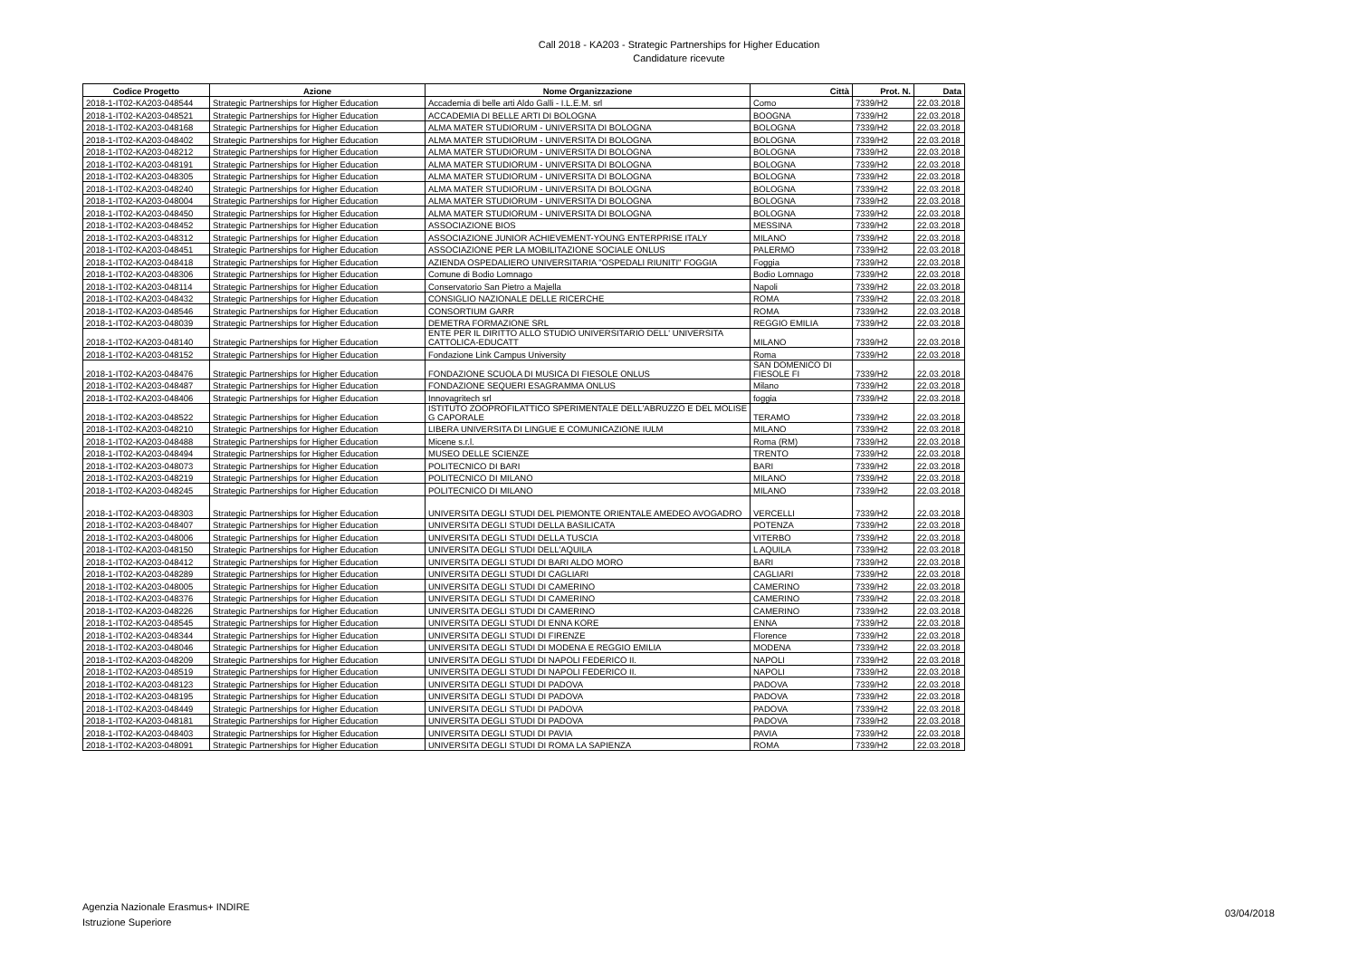Call 2018 - KA203 - Strategic Partnerships for Higher Education
Candidature ricevute
| Codice Progetto | Azione | Nome Organizzazione | Città | Prot. N. | Data |
| --- | --- | --- | --- | --- | --- |
| 2018-1-IT02-KA203-048544 | Strategic Partnerships for Higher Education | Accademia di belle arti Aldo Galli - I.L.E.M. srl | Como | 7339/H2 | 22.03.2018 |
| 2018-1-IT02-KA203-048521 | Strategic Partnerships for Higher Education | ACCADEMIA DI BELLE ARTI DI BOLOGNA | BOOGNA | 7339/H2 | 22.03.2018 |
| 2018-1-IT02-KA203-048168 | Strategic Partnerships for Higher Education | ALMA MATER STUDIORUM - UNIVERSITA DI BOLOGNA | BOLOGNA | 7339/H2 | 22.03.2018 |
| 2018-1-IT02-KA203-048402 | Strategic Partnerships for Higher Education | ALMA MATER STUDIORUM - UNIVERSITA DI BOLOGNA | BOLOGNA | 7339/H2 | 22.03.2018 |
| 2018-1-IT02-KA203-048212 | Strategic Partnerships for Higher Education | ALMA MATER STUDIORUM - UNIVERSITA DI BOLOGNA | BOLOGNA | 7339/H2 | 22.03.2018 |
| 2018-1-IT02-KA203-048191 | Strategic Partnerships for Higher Education | ALMA MATER STUDIORUM - UNIVERSITA DI BOLOGNA | BOLOGNA | 7339/H2 | 22.03.2018 |
| 2018-1-IT02-KA203-048305 | Strategic Partnerships for Higher Education | ALMA MATER STUDIORUM - UNIVERSITA DI BOLOGNA | BOLOGNA | 7339/H2 | 22.03.2018 |
| 2018-1-IT02-KA203-048240 | Strategic Partnerships for Higher Education | ALMA MATER STUDIORUM - UNIVERSITA DI BOLOGNA | BOLOGNA | 7339/H2 | 22.03.2018 |
| 2018-1-IT02-KA203-048004 | Strategic Partnerships for Higher Education | ALMA MATER STUDIORUM - UNIVERSITA DI BOLOGNA | BOLOGNA | 7339/H2 | 22.03.2018 |
| 2018-1-IT02-KA203-048450 | Strategic Partnerships for Higher Education | ALMA MATER STUDIORUM - UNIVERSITA DI BOLOGNA | BOLOGNA | 7339/H2 | 22.03.2018 |
| 2018-1-IT02-KA203-048452 | Strategic Partnerships for Higher Education | ASSOCIAZIONE BIOS | MESSINA | 7339/H2 | 22.03.2018 |
| 2018-1-IT02-KA203-048312 | Strategic Partnerships for Higher Education | ASSOCIAZIONE JUNIOR ACHIEVEMENT-YOUNG ENTERPRISE ITALY | MILANO | 7339/H2 | 22.03.2018 |
| 2018-1-IT02-KA203-048451 | Strategic Partnerships for Higher Education | ASSOCIAZIONE PER LA MOBILITAZIONE SOCIALE ONLUS | PALERMO | 7339/H2 | 22.03.2018 |
| 2018-1-IT02-KA203-048418 | Strategic Partnerships for Higher Education | AZIENDA OSPEDALIERO UNIVERSITARIA "OSPEDALI RIUNITI" FOGGIA | Foggia | 7339/H2 | 22.03.2018 |
| 2018-1-IT02-KA203-048306 | Strategic Partnerships for Higher Education | Comune di Bodio Lomnago | Bodio Lomnago | 7339/H2 | 22.03.2018 |
| 2018-1-IT02-KA203-048114 | Strategic Partnerships for Higher Education | Conservatorio San Pietro a Majella | Napoli | 7339/H2 | 22.03.2018 |
| 2018-1-IT02-KA203-048432 | Strategic Partnerships for Higher Education | CONSIGLIO NAZIONALE DELLE RICERCHE | ROMA | 7339/H2 | 22.03.2018 |
| 2018-1-IT02-KA203-048546 | Strategic Partnerships for Higher Education | CONSORTIUM GARR | ROMA | 7339/H2 | 22.03.2018 |
| 2018-1-IT02-KA203-048039 | Strategic Partnerships for Higher Education | DEMETRA FORMAZIONE SRL | REGGIO EMILIA | 7339/H2 | 22.03.2018 |
| 2018-1-IT02-KA203-048140 | Strategic Partnerships for Higher Education | ENTE PER IL DIRITTO ALLO STUDIO UNIVERSITARIO DELL' UNIVERSITA CATTOLICA-EDUCATT | MILANO | 7339/H2 | 22.03.2018 |
| 2018-1-IT02-KA203-048152 | Strategic Partnerships for Higher Education | Fondazione Link Campus University | Roma | 7339/H2 | 22.03.2018 |
| 2018-1-IT02-KA203-048476 | Strategic Partnerships for Higher Education | FONDAZIONE SCUOLA DI MUSICA DI FIESOLE ONLUS | SAN DOMENICO DI FIESOLE FI | 7339/H2 | 22.03.2018 |
| 2018-1-IT02-KA203-048487 | Strategic Partnerships for Higher Education | FONDAZIONE SEQUERI ESAGRAMMA ONLUS | Milano | 7339/H2 | 22.03.2018 |
| 2018-1-IT02-KA203-048406 | Strategic Partnerships for Higher Education | Innovagritech srl | foggia | 7339/H2 | 22.03.2018 |
| 2018-1-IT02-KA203-048522 | Strategic Partnerships for Higher Education | ISTITUTO ZOOPROFILATTICO SPERIMENTALE DELL'ABRUZZO E DEL MOLISE G CAPORALE | TERAMO | 7339/H2 | 22.03.2018 |
| 2018-1-IT02-KA203-048210 | Strategic Partnerships for Higher Education | LIBERA UNIVERSITA DI LINGUE E COMUNICAZIONE IULM | MILANO | 7339/H2 | 22.03.2018 |
| 2018-1-IT02-KA203-048488 | Strategic Partnerships for Higher Education | Micene s.r.l. | Roma (RM) | 7339/H2 | 22.03.2018 |
| 2018-1-IT02-KA203-048494 | Strategic Partnerships for Higher Education | MUSEO DELLE SCIENZE | TRENTO | 7339/H2 | 22.03.2018 |
| 2018-1-IT02-KA203-048073 | Strategic Partnerships for Higher Education | POLITECNICO DI BARI | BARI | 7339/H2 | 22.03.2018 |
| 2018-1-IT02-KA203-048219 | Strategic Partnerships for Higher Education | POLITECNICO DI MILANO | MILANO | 7339/H2 | 22.03.2018 |
| 2018-1-IT02-KA203-048245 | Strategic Partnerships for Higher Education | POLITECNICO DI MILANO | MILANO | 7339/H2 | 22.03.2018 |
| 2018-1-IT02-KA203-048303 | Strategic Partnerships for Higher Education | UNIVERSITA DEGLI STUDI DEL PIEMONTE ORIENTALE AMEDEO AVOGADRO | VERCELLI | 7339/H2 | 22.03.2018 |
| 2018-1-IT02-KA203-048407 | Strategic Partnerships for Higher Education | UNIVERSITA DEGLI STUDI DELLA BASILICATA | POTENZA | 7339/H2 | 22.03.2018 |
| 2018-1-IT02-KA203-048006 | Strategic Partnerships for Higher Education | UNIVERSITA DEGLI STUDI DELLA TUSCIA | VITERBO | 7339/H2 | 22.03.2018 |
| 2018-1-IT02-KA203-048150 | Strategic Partnerships for Higher Education | UNIVERSITA DEGLI STUDI DELL'AQUILA | L AQUILA | 7339/H2 | 22.03.2018 |
| 2018-1-IT02-KA203-048412 | Strategic Partnerships for Higher Education | UNIVERSITA DEGLI STUDI DI BARI ALDO MORO | BARI | 7339/H2 | 22.03.2018 |
| 2018-1-IT02-KA203-048289 | Strategic Partnerships for Higher Education | UNIVERSITA DEGLI STUDI DI CAGLIARI | CAGLIARI | 7339/H2 | 22.03.2018 |
| 2018-1-IT02-KA203-048005 | Strategic Partnerships for Higher Education | UNIVERSITA DEGLI STUDI DI CAMERINO | CAMERINO | 7339/H2 | 22.03.2018 |
| 2018-1-IT02-KA203-048376 | Strategic Partnerships for Higher Education | UNIVERSITA DEGLI STUDI DI CAMERINO | CAMERINO | 7339/H2 | 22.03.2018 |
| 2018-1-IT02-KA203-048226 | Strategic Partnerships for Higher Education | UNIVERSITA DEGLI STUDI DI CAMERINO | CAMERINO | 7339/H2 | 22.03.2018 |
| 2018-1-IT02-KA203-048545 | Strategic Partnerships for Higher Education | UNIVERSITA DEGLI STUDI DI ENNA KORE | ENNA | 7339/H2 | 22.03.2018 |
| 2018-1-IT02-KA203-048344 | Strategic Partnerships for Higher Education | UNIVERSITA DEGLI STUDI DI FIRENZE | Florence | 7339/H2 | 22.03.2018 |
| 2018-1-IT02-KA203-048046 | Strategic Partnerships for Higher Education | UNIVERSITA DEGLI STUDI DI MODENA E REGGIO EMILIA | MODENA | 7339/H2 | 22.03.2018 |
| 2018-1-IT02-KA203-048209 | Strategic Partnerships for Higher Education | UNIVERSITA DEGLI STUDI DI NAPOLI FEDERICO II. | NAPOLI | 7339/H2 | 22.03.2018 |
| 2018-1-IT02-KA203-048519 | Strategic Partnerships for Higher Education | UNIVERSITA DEGLI STUDI DI NAPOLI FEDERICO II. | NAPOLI | 7339/H2 | 22.03.2018 |
| 2018-1-IT02-KA203-048123 | Strategic Partnerships for Higher Education | UNIVERSITA DEGLI STUDI DI PADOVA | PADOVA | 7339/H2 | 22.03.2018 |
| 2018-1-IT02-KA203-048195 | Strategic Partnerships for Higher Education | UNIVERSITA DEGLI STUDI DI PADOVA | PADOVA | 7339/H2 | 22.03.2018 |
| 2018-1-IT02-KA203-048449 | Strategic Partnerships for Higher Education | UNIVERSITA DEGLI STUDI DI PADOVA | PADOVA | 7339/H2 | 22.03.2018 |
| 2018-1-IT02-KA203-048181 | Strategic Partnerships for Higher Education | UNIVERSITA DEGLI STUDI DI PADOVA | PADOVA | 7339/H2 | 22.03.2018 |
| 2018-1-IT02-KA203-048403 | Strategic Partnerships for Higher Education | UNIVERSITA DEGLI STUDI DI PAVIA | PAVIA | 7339/H2 | 22.03.2018 |
| 2018-1-IT02-KA203-048091 | Strategic Partnerships for Higher Education | UNIVERSITA DEGLI STUDI DI ROMA LA SAPIENZA | ROMA | 7339/H2 | 22.03.2018 |
Agenzia Nazionale Erasmus+ INDIRE
Istruzione Superiore
03/04/2018